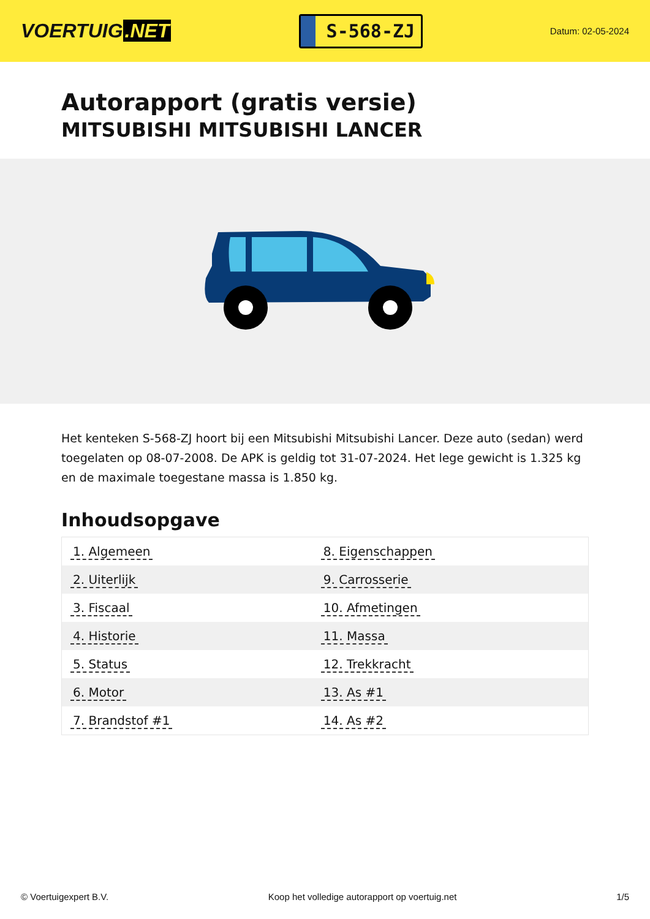VOERTUIG.NET
S-568-ZJ
Datum: 02-05-2024
Autorapport (gratis versie)
MITSUBISHI MITSUBISHI LANCER
Het kenteken S-568-ZJ hoort bij een Mitsubishi Mitsubishi Lancer. Deze auto (sedan) werd toegelaten op 08-07-2008. De APK is geldig tot 31-07-2024. Het lege gewicht is 1.325 kg en de maximale toegestane massa is 1.850 kg.
Inhoudsopgave
| 1. Algemeen | 8. Eigenschappen |
| 2. Uiterlijk | 9. Carrosserie |
| 3. Fiscaal | 10. Afmetingen |
| 4. Historie | 11. Massa |
| 5. Status | 12. Trekkracht |
| 6. Motor | 13. As #1 |
| 7. Brandstof #1 | 14. As #2 |
© Voertuigexpert B.V. Koop het volledige autorapport op voertuig.net 1/5